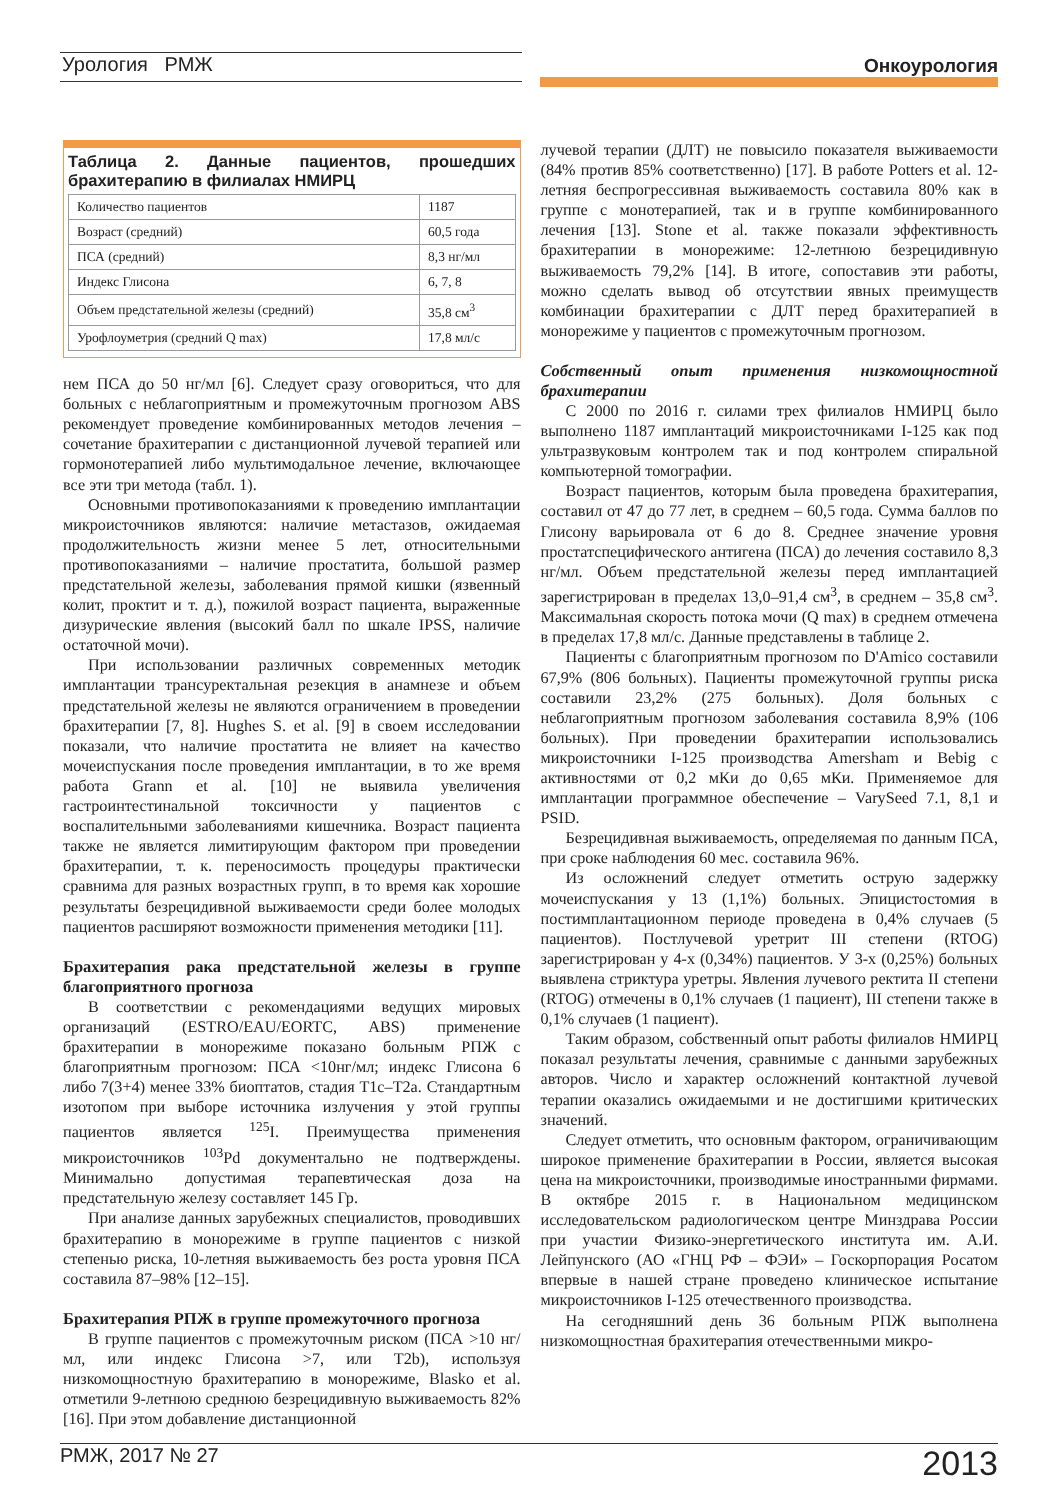Урология РМЖ Онкоурология
Таблица 2. Данные пациентов, прошедших брахитерапию в филиалах НМИРЦ
| Количество пациентов | 1187 |
| Возраст (средний) | 60,5 года |
| ПСА (средний) | 8,3 нг/мл |
| Индекс Глисона | 6, 7, 8 |
| Объем предстательной железы (средний) | 35,8 см<sup>3</sup> |
| Урофлоуметрия (средний Q max) | 17,8 мл/с |
нем ПСА до 50 нг/мл [6]. Следует сразу оговориться, что для больных с неблагоприятным и промежуточным прогнозом ABS рекомендует проведение комбинированных методов лечения – сочетание брахитерапии с дистанционной лучевой терапией или гормонотерапией либо мультимодальное лечение, включающее все эти три метода (табл. 1).
Основными противопоказаниями к проведению имплантации микроисточников являются: наличие метастазов, ожидаемая продолжительность жизни менее 5 лет, относительными противопоказаниями – наличие простатита, большой размер предстательной железы, заболевания прямой кишки (язвенный колит, проктит и т. д.), пожилой возраст пациента, выраженные дизурические явления (высокий балл по шкале IPSS, наличие остаточной мочи).
При использовании различных современных методик имплантации трансуректальная резекция в анамнезе и объем предстательной железы не являются ограничением в проведении брахитерапии [7, 8]. Hughes S. et al. [9] в своем исследовании показали, что наличие простатита не влияет на качество мочеиспускания после проведения имплантации, в то же время работа Grann et al. [10] не выявила увеличения гастроинтестинальной токсичности у пациентов с воспалительными заболеваниями кишечника. Возраст пациента также не является лимитирующим фактором при проведении брахитерапии, т. к. переносимость процедуры практически сравнима для разных возрастных групп, в то время как хорошие результаты безрецидивной выживаемости среди более молодых пациентов расширяют возможности применения методики [11].
Брахитерапия рака предстательной железы в группе благоприятного прогноза
В соответствии с рекомендациями ведущих мировых организаций (ESTRO/EAU/EORTC, ABS) применение брахитерапии в монорежиме показано больным РПЖ с благоприятным прогнозом: ПСА <10нг/мл; индекс Глисона 6 либо 7(3+4) менее 33% биоптатов, стадия T1c–T2a. Стандартным изотопом при выборе источника излучения у этой группы пациентов является <sup>125</sup>I. Преимущества применения микроисточников <sup>103</sup>Pd документально не подтверждены. Минимально допустимая терапевтическая доза на предстательную железу составляет 145 Гр.
При анализе данных зарубежных специалистов, проводивших брахитерапию в монорежиме в группе пациентов с низкой степенью риска, 10-летняя выживаемость без роста уровня ПСА составила 87–98% [12–15].
Брахитерапия РПЖ в группе промежуточного прогноза
В группе пациентов с промежуточным риском (ПСА >10 нг/мл, или индекс Глисона >7, или T2b), используя низкомощностную брахитерапию в монорежиме, Blasko et al. отметили 9-летнюю среднюю безрецидивную выживаемость 82% [16]. При этом добавление дистанционной
лучевой терапии (ДЛТ) не повысило показателя выживаемости (84% против 85% соответственно) [17]. В работе Potters et al. 12-летняя беспрогрессивная выживаемость составила 80% как в группе с монотерапией, так и в группе комбинированного лечения [13]. Stone et al. также показали эффективность брахитерапии в монорежиме: 12-летнюю безрецидивную выживаемость 79,2% [14]. В итоге, сопоставив эти работы, можно сделать вывод об отсутствии явных преимуществ комбинации брахитерапии с ДЛТ перед брахитерапией в монорежиме у пациентов с промежуточным прогнозом.
Собственный опыт применения низкомощностной брахитерапии
С 2000 по 2016 г. силами трех филиалов НМИРЦ было выполнено 1187 имплантаций микроисточниками I-125 как под ультразвуковым контролем так и под контролем спиральной компьютерной томографии.
Возраст пациентов, которым была проведена брахитерапия, составил от 47 до 77 лет, в среднем – 60,5 года. Сумма баллов по Глисону варьировала от 6 до 8. Среднее значение уровня простатспецифического антигена (ПСА) до лечения составило 8,3 нг/мл. Объем предстательной железы перед имплантацией зарегистрирован в пределах 13,0–91,4 см<sup>3</sup>, в среднем – 35,8 см<sup>3</sup>. Максимальная скорость потока мочи (Q max) в среднем отмечена в пределах 17,8 мл/с. Данные представлены в таблице 2.
Пациенты с благоприятным прогнозом по D'Amico составили 67,9% (806 больных). Пациенты промежуточной группы риска составили 23,2% (275 больных). Доля больных с неблагоприятным прогнозом заболевания составила 8,9% (106 больных). При проведении брахитерапии использовались микроисточники I-125 производства Amersham и Bebig с активностями от 0,2 мКи до 0,65 мКи. Применяемое для имплантации программное обеспечение – VarySeed 7.1, 8,1 и PSID.
Безрецидивная выживаемость, определяемая по данным ПСА, при сроке наблюдения 60 мес. составила 96%.
Из осложнений следует отметить острую задержку мочеиспускания у 13 (1,1%) больных. Эпицистостомия в постимплантационном периоде проведена в 0,4% случаев (5 пациентов). Постлучевой уретрит III степени (RTOG) зарегистрирован у 4-х (0,34%) пациентов. У 3-х (0,25%) больных выявлена стриктура уретры. Явления лучевого ректита II степени (RTOG) отмечены в 0,1% случаев (1 пациент), III степени также в 0,1% случаев (1 пациент).
Таким образом, собственный опыт работы филиалов НМИРЦ показал результаты лечения, сравнимые с данными зарубежных авторов. Число и характер осложнений контактной лучевой терапии оказались ожидаемыми и не достигшими критических значений.
Следует отметить, что основным фактором, ограничивающим широкое применение брахитерапии в России, является высокая цена на микроисточники, производимые иностранными фирмами. В октябре 2015 г. в Национальном медицинском исследовательском радиологическом центре Минздрава России при участии Физико-энергетического института им. А.И. Лейпунского (АО «ГНЦ РФ – ФЭИ» – Госкорпорация Росатом впервые в нашей стране проведено клиническое испытание микроисточников I-125 отечественного производства.
На сегодняшний день 36 больным РПЖ выполнена низкомощностная брахитерапия отечественными микро-
РМЖ, 2017 № 27 2013